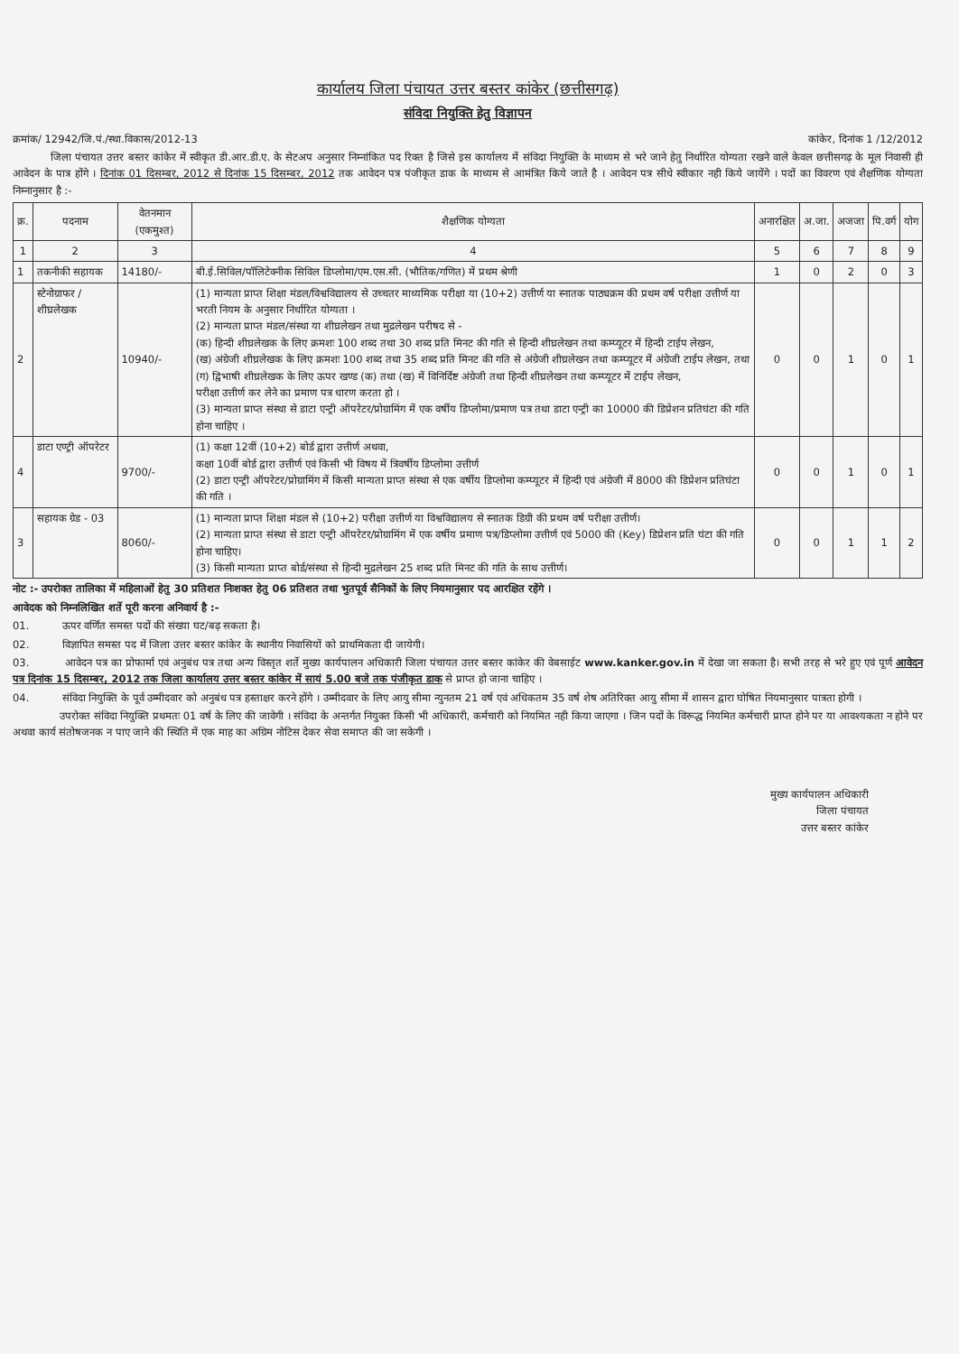कार्यालय जिला पंचायत उत्तर बस्तर कांकेर (छत्तीसगढ़)
संविदा नियुक्ति हेतु विज्ञापन
क्रमांक/ 12942/जि.पं./स्था.विकास/2012-13 कांकेर, दिनांक 1 /12/2012
जिला पंचायत उत्तर बस्तर कांकेर में स्वीकृत डी.आर.डी.ए. के सेटअप अनुसार निम्नांकित पद रिक्त है जिसे इस कार्यालय में संविदा नियुक्ति के माध्यम से भरे जाने हेतु निर्धारित योग्यता रखने वाले केवल छत्तीसगढ़ के मूल निवासी ही आवेदन के पात्र होंगे । दिनांक 01 दिसम्बर, 2012 से दिनांक 15 दिसम्बर, 2012 तक आवेदन पत्र पंजीकृत डाक के माध्यम से आमंत्रित किये जाते है । आवेदन पत्र सीधे स्वीकार नही किये जायेंगे । पदों का विवरण एवं शैक्षणिक योग्यता निम्नानुसार है :-
| क्र. | पदनाम | वेतनमान (एकमुश्त) | शैक्षणिक योग्यता | अनारक्षित | अ.जा. | अजजा | पि.वर्ग | योग |
| --- | --- | --- | --- | --- | --- | --- | --- | --- |
| 1 | 2 | 3 | 4 | 5 | 6 | 7 | 8 | 9 |
| 1 | तकनीकी सहायक | 14180/- | बी.ई.सिविल/पॉलिटेक्नीक सिविल डिप्लोमा/एम.एस.सी. (भौतिक/गणित) में प्रथम श्रेणी | 1 | 0 | 2 | 0 | 3 |
| 2 | स्टेनोग्राफर / शीघ्रलेखक | 10940/- | (1) मान्यता प्राप्त शिक्षा मंडल/विश्वविद्यालय से उच्चतर माध्यमिक परीक्षा या (10+2) उत्तीर्ण या स्नातक पाठ्यक्रम की प्रथम वर्ष परीक्षा उत्तीर्ण या भरती नियम के अनुसार निर्धारित योग्यता । (2) मान्यता प्राप्त मंडल/संस्था या शीघ्रलेखन तथा मुद्रलेखन परीषद से - (क) हिन्दी शीघ्रलेखक के लिए क्रमशः 100 शब्द तथा 30 शब्द प्रति मिनट की गति से हिन्दी शीघ्रलेखन तथा कम्प्यूटर में हिन्दी टाईप लेखन, (ख) अंग्रेजी शीघ्रलेखक के लिए क्रमशः 100 शब्द तथा 35 शब्द प्रति मिनट की गति से अंग्रेजी शीघ्रलेखन तथा कम्प्यूटर में अंग्रेजी टाईप लेखन, तथा (ग) द्विभाषी शीघ्रलेखक के लिए ऊपर खण्ड (क) तथा (ख) में विनिर्दिष्ट अंग्रेजी तथा हिन्दी शीघ्रलेखन तथा कम्प्यूटर में टाईप लेखन, परीक्षा उत्तीर्ण कर लेने का प्रमाण पत्र धारण करता हो । (3) मान्यता प्राप्त संस्था से डाटा एन्ट्री ऑपरेटर/प्रोग्रामिंग में एक वर्षीय डिप्लोमा/प्रमाण पत्र तथा डाटा एन्ट्री का 10000 की डिप्रेशन प्रतिघंटा की गति होना चाहिए । | 0 | 0 | 1 | 0 | 1 |
| 4 | डाटा एण्ट्री ऑपरेटर | 9700/- | (1) कक्षा 12वीं (10+2) बोर्ड द्वारा उत्तीर्ण अथवा, कक्षा 10वीं बोर्ड द्वारा उत्तीर्ण एवं किसी भी विषय में त्रिवर्षीय डिप्लोमा उत्तीर्ण (2) डाटा एन्ट्री ऑपरेटर/प्रोग्रामिंग में किसी मान्यता प्राप्त संस्था से एक वर्षीय डिप्लोमा कम्प्यूटर में हिन्दी एवं अंग्रेजी में 8000 की डिप्रेशन प्रतिघंटा की गति । | 0 | 0 | 1 | 0 | 1 |
| 3 | सहायक ग्रेड - 03 | 8060/- | (1) मान्यता प्राप्त शिक्षा मंडल से (10+2) परीक्षा उत्तीर्ण या विश्वविद्यालय से स्नातक डिग्री की प्रथम वर्ष परीक्षा उत्तीर्ण। (2) मान्यता प्राप्त संस्था से डाटा एन्ट्री ऑपरेटर/प्रोग्रामिंग में एक वर्षीय प्रमाण पत्र/डिप्लोमा उत्तीर्ण एवं 5000 की (Key) डिप्रेशन प्रति घंटा की गति होना चाहिए। (3) किसी मान्यता प्राप्त बोर्ड/संस्था से हिन्दी मुद्रलेखन 25 शब्द प्रति मिनट की गति के साथ उत्तीर्ण। | 0 | 0 | 1 | 1 | 2 |
नोट :- उपरोक्त तालिका में महिलाओं हेतु 30 प्रतिशत निःशक्त हेतु 06 प्रतिशत तथा भुतपूर्व सैनिकों के लिए नियमानुसार पद आरक्षित रहेंगे ।
आवेदक को निम्नलिखित शर्ते पूरी करना अनिवार्य है :-
01. ऊपर वर्णित समस्त पदों की संख्या घट/बढ़ सकता है।
02. विज्ञापित समस्त पद में जिला उत्तर बस्तर कांकेर के स्थानीय निवासियों को प्राथमिकता दी जायेगी।
03. आवेदन पत्र का प्रोफार्मा एवं अनुबंध पत्र तथा अन्य विस्तृत शर्ते मुख्य कार्यपालन अधिकारी जिला पंचायत उत्तर बस्तर कांकेर की वेबसाईट www.kanker.gov.in में देखा जा सकता है। सभी तरह से भरे हुए एवं पूर्ण आवेदन पत्र दिनांक 15 दिसम्बर, 2012 तक जिला कार्यालय उत्तर बस्तर कांकेर में सायं 5.00 बजे तक पंजीकृत डाक से प्राप्त हो जाना चाहिए ।
04. संविदा नियुक्ति के पूर्व उम्मीदवार को अनुबंध पत्र हस्ताक्षर करने होंगे । उम्मीदवार के लिए आयु सीमा न्युनतम 21 वर्ष एवं अधिकतम 35 वर्ष शेष अतिरिक्त आयु सीमा में शासन द्वारा घोषित नियमानुसार पात्रता होगी ।
उपरोक्त संविदा नियुक्ति प्रथमतः 01 वर्ष के लिए की जावेगी । संविदा के अन्तर्गत नियुक्त किसी भी अधिकारी, कर्मचारी को नियमित नही किया जाएगा । जिन पदों के विरूद्ध नियमित कर्मचारी प्राप्त होने पर या आवश्यकता न होने पर अथवा कार्य संतोषजनक न पाए जाने की स्थिति में एक माह का अग्रिम नोटिस देकर सेवा समाप्त की जा सकेगी ।
मुख्य कार्यपालन अधिकारी
जिला पंचायत
उत्तर बस्तर कांकेर